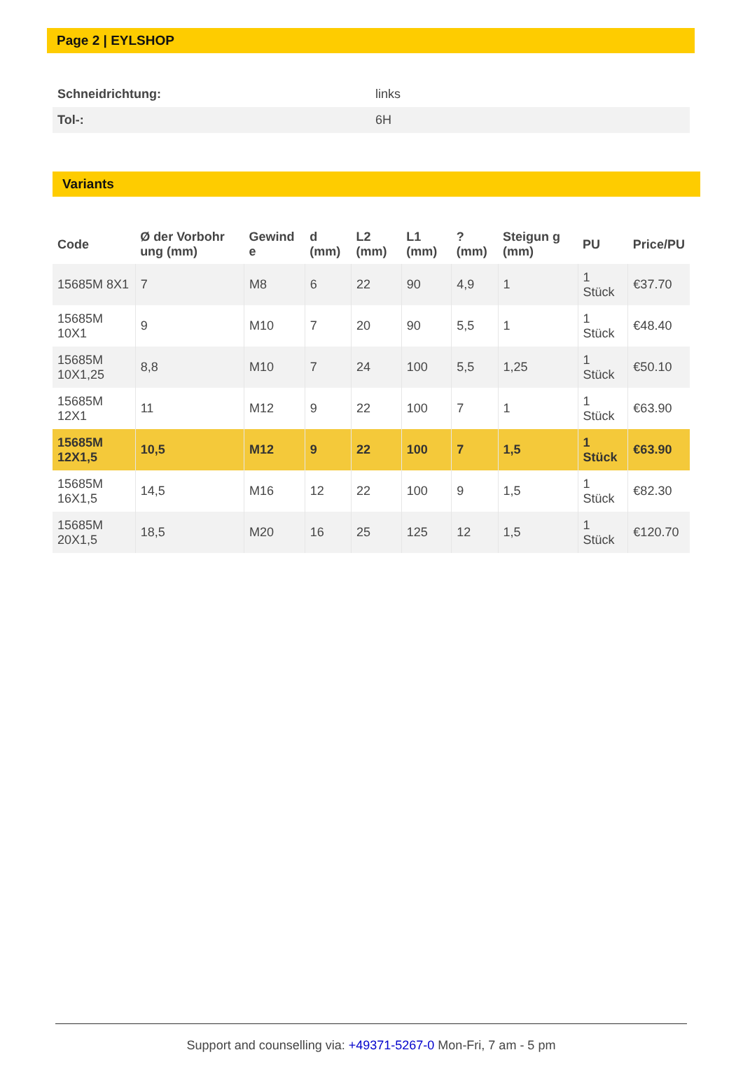Page 2 | EYLSHOP
| Schneidrichtung: | links |
| Tol-: | 6H |
Variants
| Code | Ø der Vorbohr ung (mm) | Gewind e | d (mm) | L2 (mm) | L1 (mm) | ? (mm) | Steigun g (mm) | PU | Price/PU |
| --- | --- | --- | --- | --- | --- | --- | --- | --- | --- |
| 15685M 8X1 | 7 | M8 | 6 | 22 | 90 | 4,9 | 1 | 1 Stück | €37.70 |
| 15685M 10X1 | 9 | M10 | 7 | 20 | 90 | 5,5 | 1 | 1 Stück | €48.40 |
| 15685M 10X1,25 | 8,8 | M10 | 7 | 24 | 100 | 5,5 | 1,25 | 1 Stück | €50.10 |
| 15685M 12X1 | 11 | M12 | 9 | 22 | 100 | 7 | 1 | 1 Stück | €63.90 |
| 15685M 12X1,5 | 10,5 | M12 | 9 | 22 | 100 | 7 | 1,5 | 1 Stück | €63.90 |
| 15685M 16X1,5 | 14,5 | M16 | 12 | 22 | 100 | 9 | 1,5 | 1 Stück | €82.30 |
| 15685M 20X1,5 | 18,5 | M20 | 16 | 25 | 125 | 12 | 1,5 | 1 Stück | €120.70 |
Support and counselling via: +49371-5267-0 Mon-Fri, 7 am - 5 pm